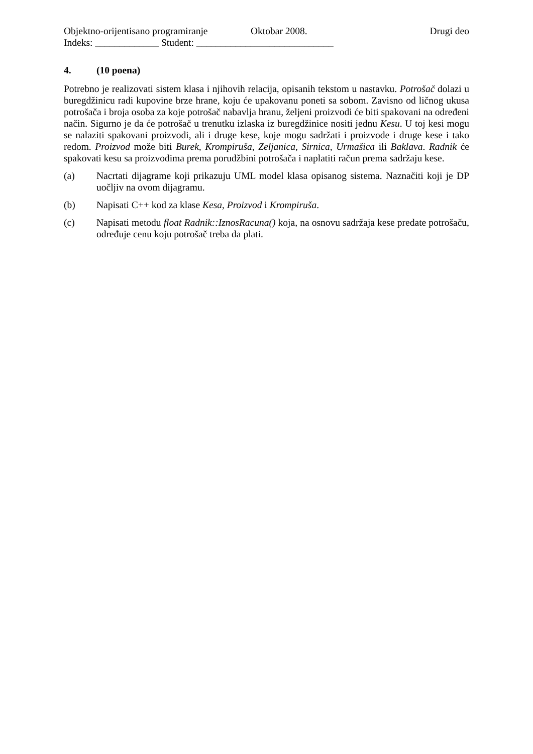Objektno-orijentisano programiranje Oktobar 2008. Drugi deo
Indeks: _____________ Student: ____________________________
4. (10 poena)
Potrebno je realizovati sistem klasa i njihovih relacija, opisanih tekstom u nastavku. Potrošač dolazi u buregdžinicu radi kupovine brze hrane, koju će upakovanu poneti sa sobom. Zavisno od ličnog ukusa potrošača i broja osoba za koje potrošač nabavlja hranu, željeni proizvodi će biti spakovani na određeni način. Sigurno je da će potrošač u trenutku izlaska iz buregdžinice nositi jednu Kesu. U toj kesi mogu se nalaziti spakovani proizvodi, ali i druge kese, koje mogu sadržati i proizvode i druge kese i tako redom. Proizvod može biti Burek, Krompiruša, Zeljanica, Sirnica, Urmašica ili Baklava. Radnik će spakovati kesu sa proizvodima prema porudžbini potrošača i naplatiti račun prema sadržaju kese.
(a) Nacrtati dijagrame koji prikazuju UML model klasa opisanog sistema. Naznačiti koji je DP uočljiv na ovom dijagramu.
(b) Napisati C++ kod za klase Kesa, Proizvod i Krompiruša.
(c) Napisati metodu float Radnik::IznosRacuna() koja, na osnovu sadržaja kese predate potrošaču, određuje cenu koju potrošač treba da plati.